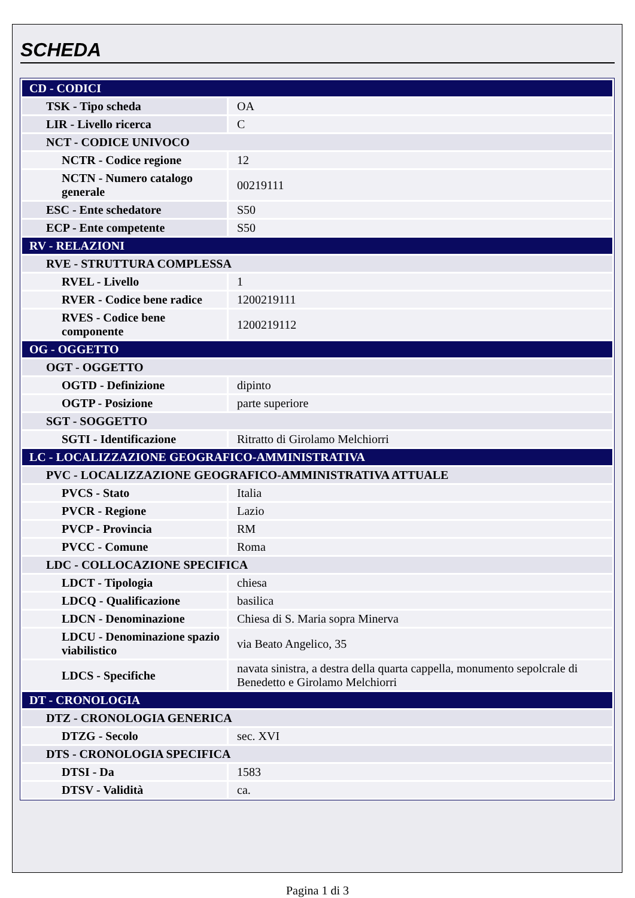SCHEDA
| CD - CODICI | |
| TSK - Tipo scheda | OA |
| LIR - Livello ricerca | C |
| NCT - CODICE UNIVOCO | |
| NCTR - Codice regione | 12 |
| NCTN - Numero catalogo generale | 00219111 |
| ESC - Ente schedatore | S50 |
| ECP - Ente competente | S50 |
| RV - RELAZIONI | |
| RVE - STRUTTURA COMPLESSA | |
| RVEL - Livello | 1 |
| RVER - Codice bene radice | 1200219111 |
| RVES - Codice bene componente | 1200219112 |
| OG - OGGETTO | |
| OGT - OGGETTO | |
| OGTD - Definizione | dipinto |
| OGTP - Posizione | parte superiore |
| SGT - SOGGETTO | |
| SGTI - Identificazione | Ritratto di Girolamo Melchiorri |
| LC - LOCALIZZAZIONE GEOGRAFICO-AMMINISTRATIVA | |
| PVC - LOCALIZZAZIONE GEOGRAFICO-AMMINISTRATIVA ATTUALE | |
| PVCS - Stato | Italia |
| PVCR - Regione | Lazio |
| PVCP - Provincia | RM |
| PVCC - Comune | Roma |
| LDC - COLLOCAZIONE SPECIFICA | |
| LDCT - Tipologia | chiesa |
| LDCQ - Qualificazione | basilica |
| LDCN - Denominazione | Chiesa di S. Maria sopra Minerva |
| LDCU - Denominazione spazio viabilistico | via Beato Angelico, 35 |
| LDCS - Specifiche | navata sinistra, a destra della quarta cappella, monumento sepolcrale di Benedetto e Girolamo Melchiorri |
| DT - CRONOLOGIA | |
| DTZ - CRONOLOGIA GENERICA | |
| DTZG - Secolo | sec. XVI |
| DTS - CRONOLOGIA SPECIFICA | |
| DTSI - Da | 1583 |
| DTSV - Validità | ca. |
Pagina 1 di 3